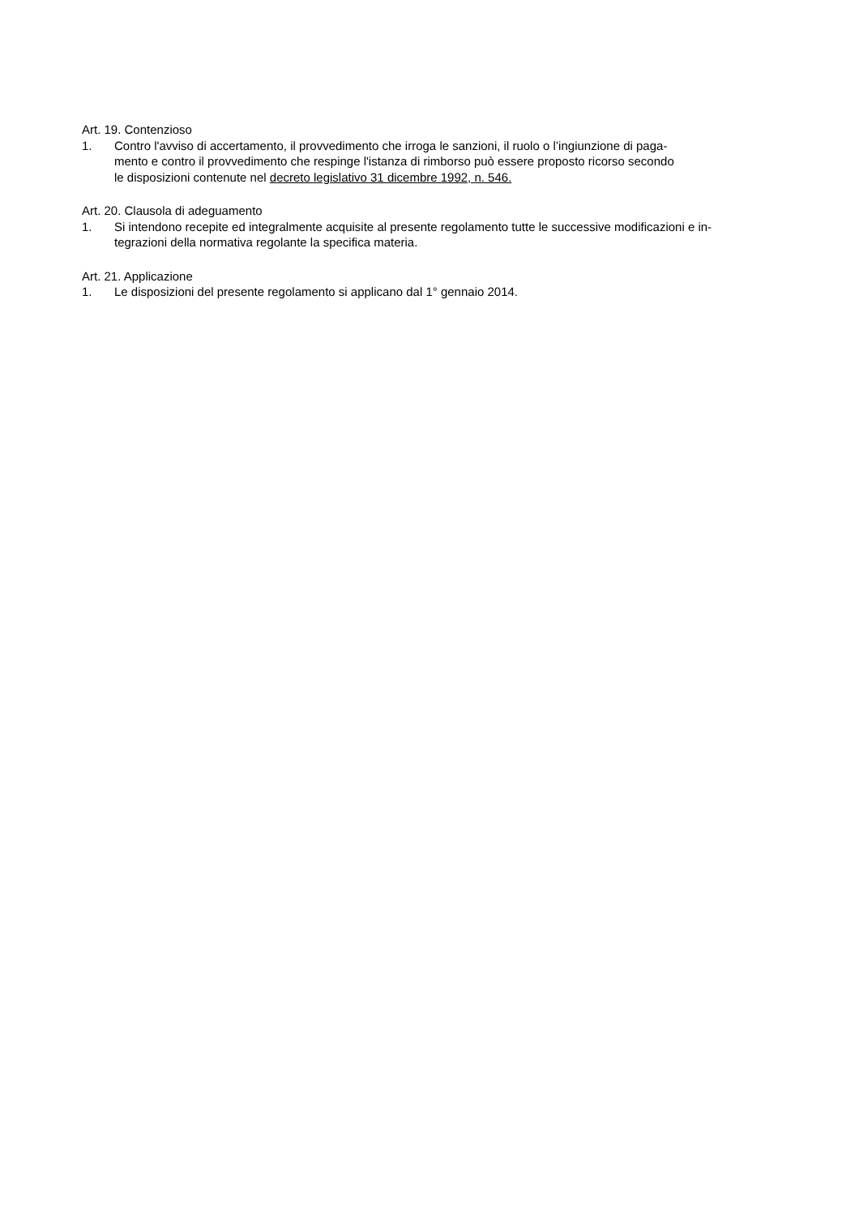Art. 19. Contenzioso
1. Contro l'avviso di accertamento, il provvedimento che irroga le sanzioni, il ruolo o l’ingiunzione di paga-
mento e contro il provvedimento che respinge l'istanza di rimborso può essere proposto ricorso secondo
le disposizioni contenute nel decreto legislativo 31 dicembre 1992, n. 546.
Art. 20. Clausola di adeguamento
1. Si intendono recepite ed integralmente acquisite al presente regolamento tutte le successive modificazioni e in-
tegrazioni della normativa regolante la specifica materia.
Art. 21. Applicazione
1. Le disposizioni del presente regolamento si applicano dal 1° gennaio 2014.